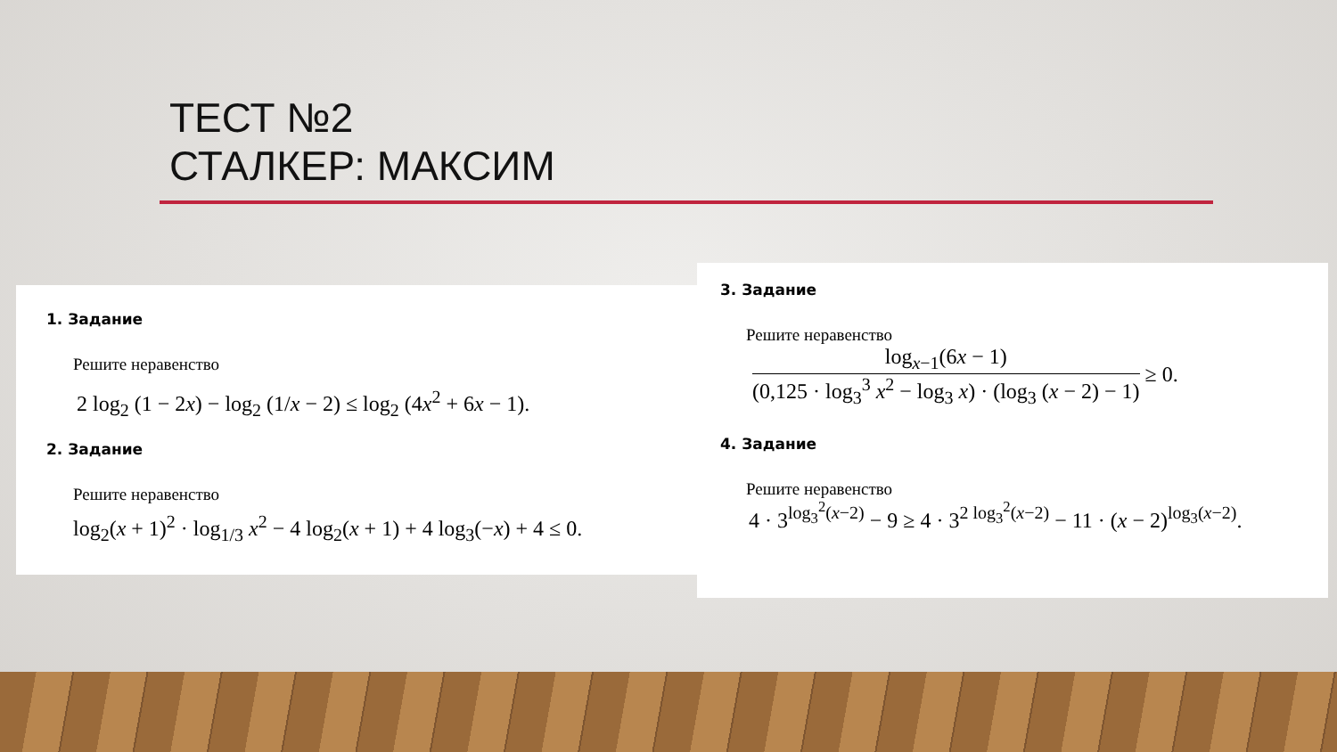ТЕСТ №2
СТАЛКЕР: МАКСИМ
1. Задание
Решите неравенство
2 log<sub>2</sub> (1 − 2x) − log<sub>2</sub> (1/x − 2) ≤ log<sub>2</sub> (4x<sup>2</sup> + 6x − 1).
2. Задание
Решите неравенство
log<sub>2</sub>(x + 1)<sup>2</sup> · log<sub>1/3</sub> x<sup>2</sup> − 4 log<sub>2</sub>(x + 1) + 4 log<sub>3</sub>(−x) + 4 ≤ 0.
3. Задание
Решите неравенство
log<sub>x−1</sub>(6x − 1)
(0,125 · log<sub>3</sub><sup>3</sup> x<sup>2</sup> − log<sub>3</sub> x) · (log<sub>3</sub> (x − 2) − 1)
≥ 0.
4. Задание
Решите неравенство
4 · 3<sup>log<sub>3</sub><sup>2</sup>(x−2)</sup> − 9 ≥ 4 · 3<sup>2 log<sub>3</sub><sup>2</sup>(x−2)</sup> − 11 · (x − 2)<sup>log<sub>3</sub>(x−2)</sup>.